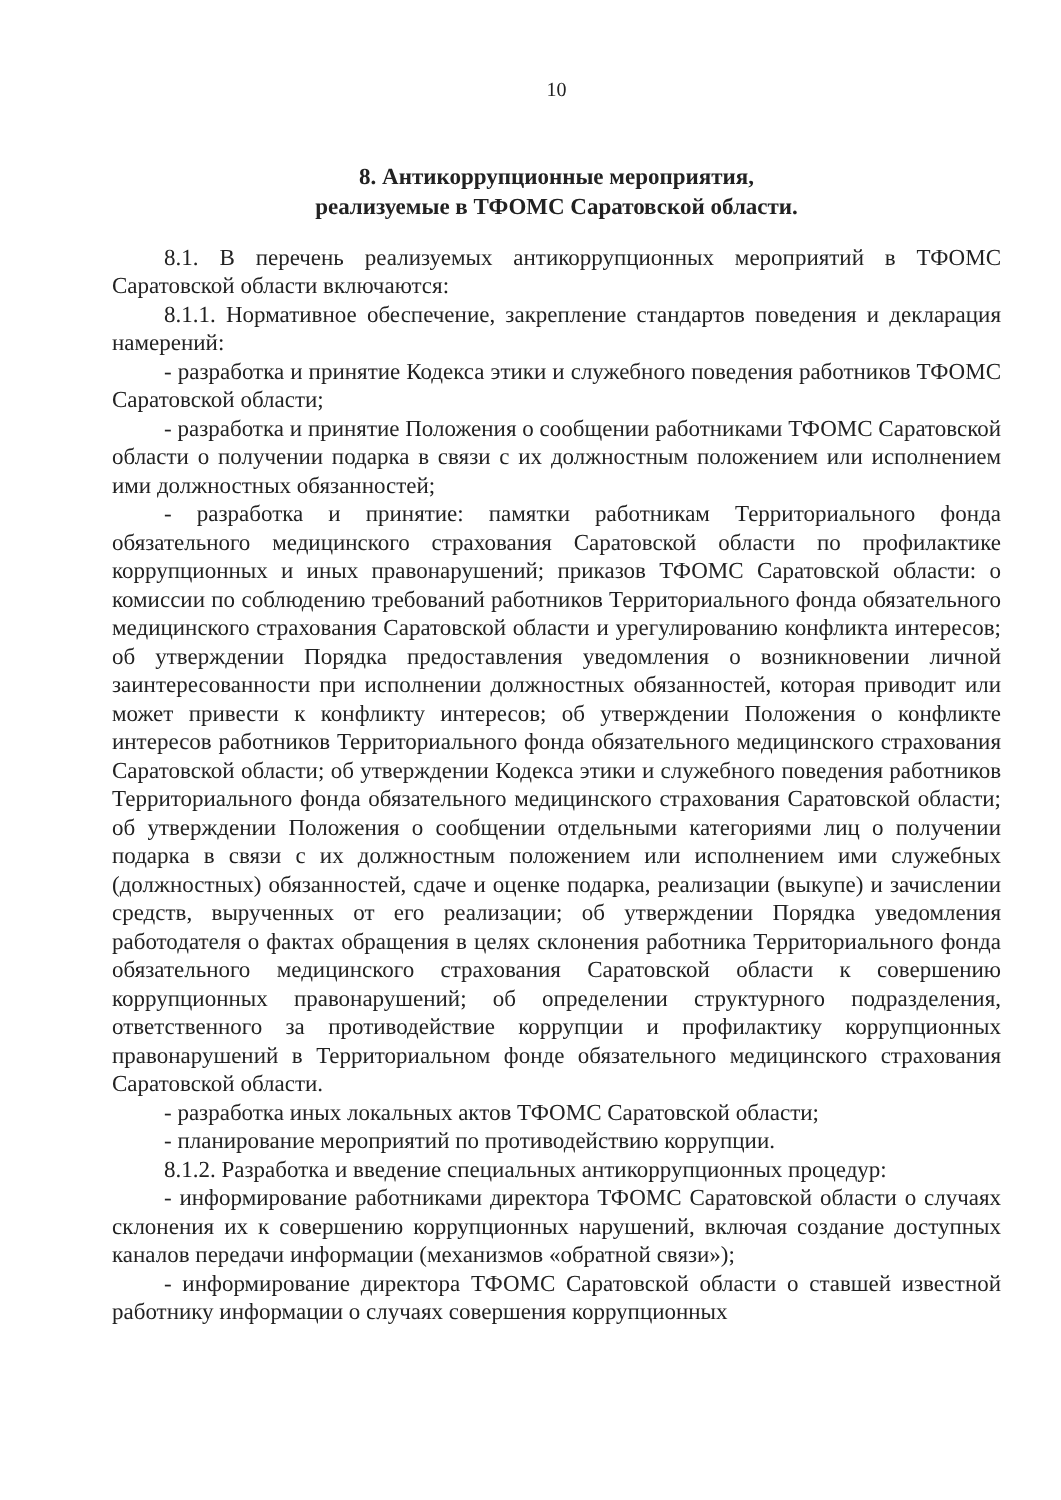10
8. Антикоррупционные мероприятия,
реализуемые в ТФОМС Саратовской области.
8.1. В перечень реализуемых антикоррупционных мероприятий в ТФОМС Саратовской области включаются:
8.1.1. Нормативное обеспечение, закрепление стандартов поведения и декларация намерений:
- разработка и принятие Кодекса этики и служебного поведения работников ТФОМС Саратовской области;
- разработка и принятие Положения о сообщении работниками ТФОМС Саратовской области о получении подарка в связи с их должностным положением или исполнением ими должностных обязанностей;
- разработка и принятие: памятки работникам Территориального фонда обязательного медицинского страхования Саратовской области по профилактике коррупционных и иных правонарушений; приказов ТФОМС Саратовской области: о комиссии по соблюдению требований работников Территориального фонда обязательного медицинского страхования Саратовской области и урегулированию конфликта интересов; об утверждении Порядка предоставления уведомления о возникновении личной заинтересованности при исполнении должностных обязанностей, которая приводит или может привести к конфликту интересов; об утверждении Положения о конфликте интересов работников Территориального фонда обязательного медицинского страхования Саратовской области; об утверждении Кодекса этики и служебного поведения работников Территориального фонда обязательного медицинского страхования Саратовской области; об утверждении Положения о сообщении отдельными категориями лиц о получении подарка в связи с их должностным положением или исполнением ими служебных (должностных) обязанностей, сдаче и оценке подарка, реализации (выкупе) и зачислении средств, вырученных от его реализации; об утверждении Порядка уведомления работодателя о фактах обращения в целях склонения работника Территориального фонда обязательного медицинского страхования Саратовской области к совершению коррупционных правонарушений; об определении структурного подразделения, ответственного за противодействие коррупции и профилактику коррупционных правонарушений в Территориальном фонде обязательного медицинского страхования Саратовской области.
- разработка иных локальных актов ТФОМС Саратовской области;
- планирование мероприятий по противодействию коррупции.
8.1.2. Разработка и введение специальных антикоррупционных процедур:
- информирование работниками директора ТФОМС Саратовской области о случаях склонения их к совершению коррупционных нарушений, включая создание доступных каналов передачи информации (механизмов «обратной связи»);
- информирование директора ТФОМС Саратовской области о ставшей известной работнику информации о случаях совершения коррупционных